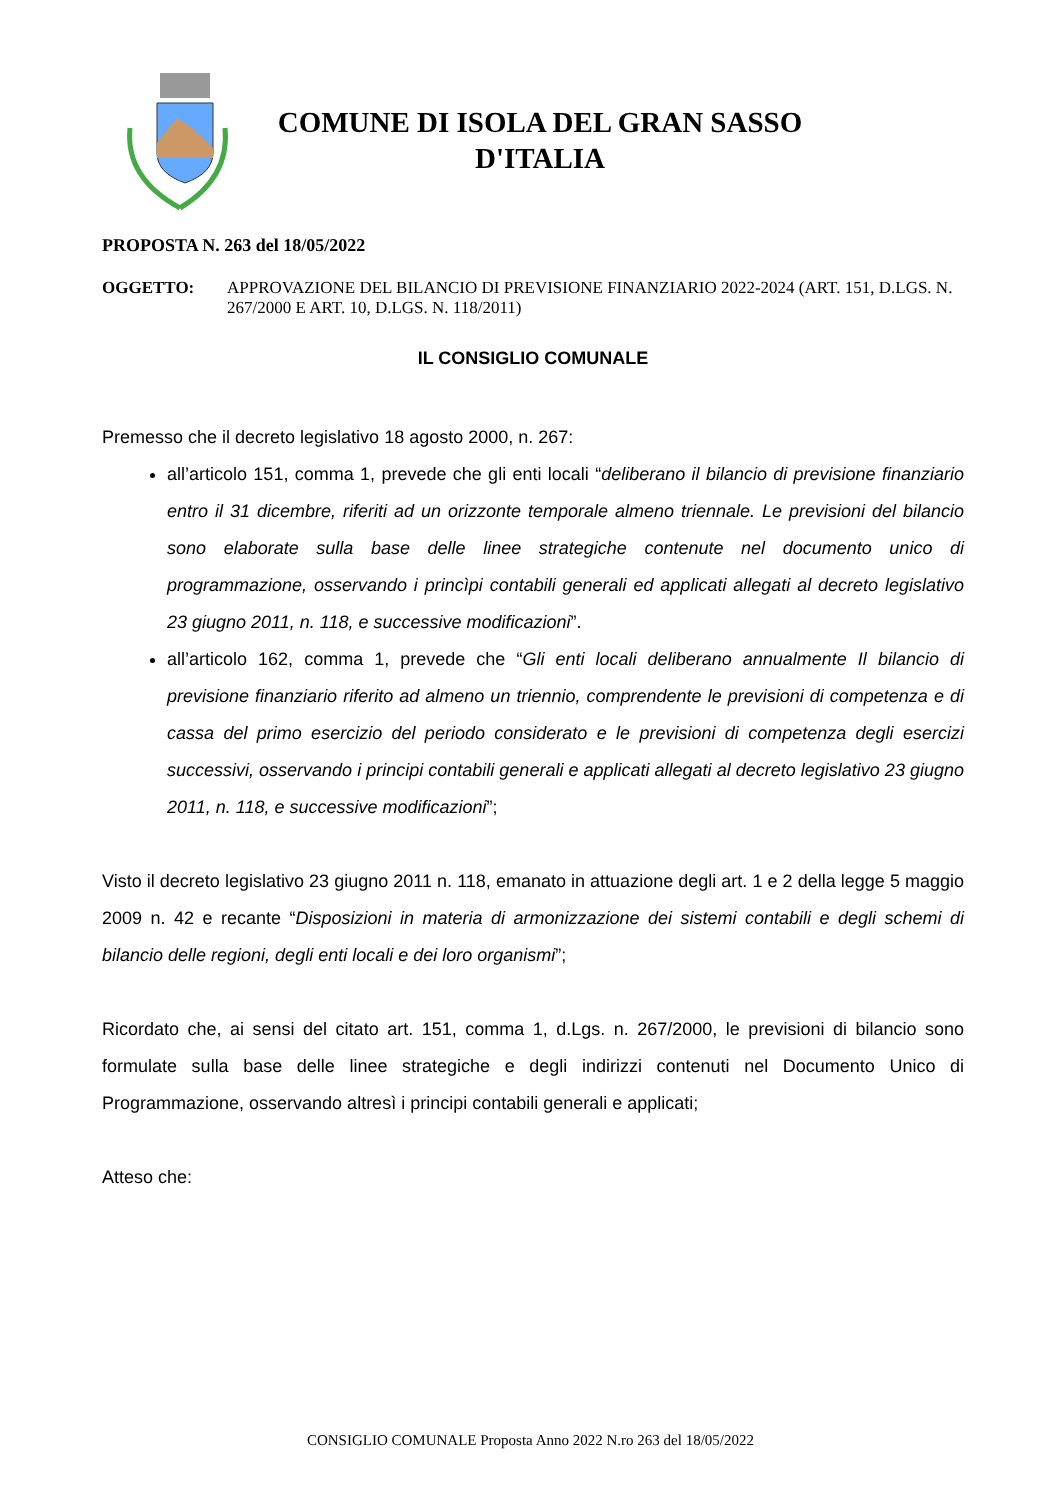COMUNE DI ISOLA DEL GRAN SASSO
D'ITALIA
PROPOSTA N. 263 del 18/05/2022
OGGETTO: APPROVAZIONE DEL BILANCIO DI PREVISIONE FINANZIARIO 2022-2024 (ART. 151, D.LGS. N. 267/2000 E ART. 10, D.LGS. N. 118/2011)
IL CONSIGLIO COMUNALE
Premesso che il decreto legislativo 18 agosto 2000, n. 267:
all’articolo 151, comma 1, prevede che gli enti locali “deliberano il bilancio di previsione finanziario entro il 31 dicembre, riferiti ad un orizzonte temporale almeno triennale. Le previsioni del bilancio sono elaborate sulla base delle linee strategiche contenute nel documento unico di programmazione, osservando i princìpi contabili generali ed applicati allegati al decreto legislativo 23 giugno 2011, n. 118, e successive modificazioni”.
all’articolo 162, comma 1, prevede che “Gli enti locali deliberano annualmente Il bilancio di previsione finanziario riferito ad almeno un triennio, comprendente le previsioni di competenza e di cassa del primo esercizio del periodo considerato e le previsioni di competenza degli esercizi successivi, osservando i principi contabili generali e applicati allegati al decreto legislativo 23 giugno 2011, n. 118, e successive modificazioni”;
Visto il decreto legislativo 23 giugno 2011 n. 118, emanato in attuazione degli art. 1 e 2 della legge 5 maggio 2009 n. 42 e recante “Disposizioni in materia di armonizzazione dei sistemi contabili e degli schemi di bilancio delle regioni, degli enti locali e dei loro organismi”;
Ricordato che, ai sensi del citato art. 151, comma 1, d.Lgs. n. 267/2000, le previsioni di bilancio sono formulate sulla base delle linee strategiche e degli indirizzi contenuti nel Documento Unico di Programmazione, osservando altresì i principi contabili generali e applicati;
Atteso che:
CONSIGLIO COMUNALE Proposta Anno 2022 N.ro 263 del 18/05/2022